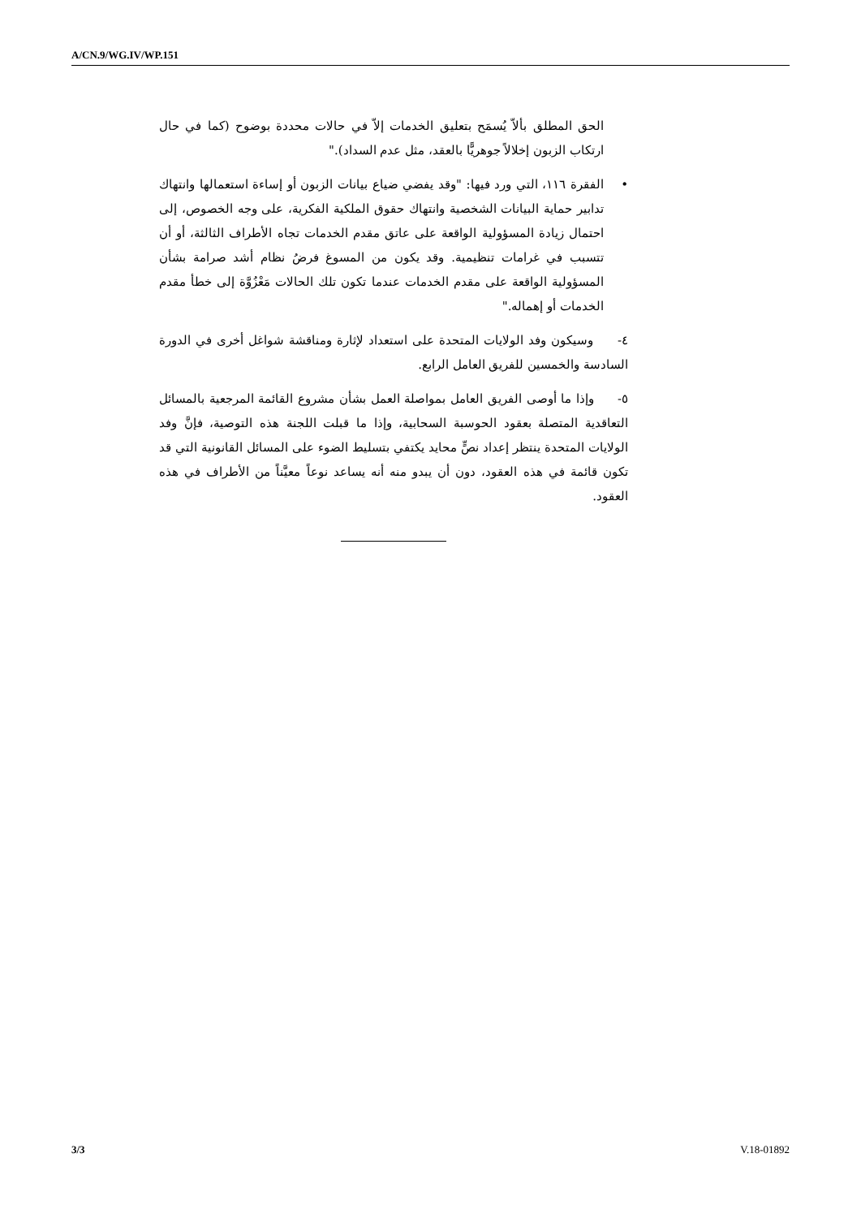A/CN.9/WG.IV/WP.151
الحق المطلق بألاّ يُسمَح بتعليق الخدمات إلاّ في حالات محددة بوضوح (كما في حال ارتكاب الزبون إخلالاً جوهريًّا بالعقد، مثل عدم السداد)."
• الفقرة ١١٦، التي ورد فيها: "وقد يفضي ضياع بيانات الزبون أو إساءة استعمالها وانتهاك تدابير حماية البيانات الشخصية وانتهاك حقوق الملكية الفكرية، على وجه الخصوص، إلى احتمال زيادة المسؤولية الواقعة على عاتق مقدم الخدمات تجاه الأطراف الثالثة، أو أن تتسبب في غرامات تنظيمية. وقد يكون من المسوغ فرضُ نظام أشد صرامة بشأن المسؤولية الواقعة على مقدم الخدمات عندما تكون تلك الحالات مَعْزُوَّة إلى خطأ مقدم الخدمات أو إهماله."
٤- وسيكون وفد الولايات المتحدة على استعداد لإثارة ومناقشة شواغل أخرى في الدورة السادسة والخمسين للفريق العامل الرابع.
٥- وإذا ما أوصى الفريق العامل بمواصلة العمل بشأن مشروع القائمة المرجعية بالمسائل التعاقدية المتصلة بعقود الحوسبة السحابية، وإذا ما قبلت اللجنة هذه التوصية، فإنَّ وفد الولايات المتحدة ينتظر إعداد نصٍّ محايد يكتفي بتسليط الضوء على المسائل القانونية التي قد تكون قائمة في هذه العقود، دون أن يبدو منه أنه يساعد نوعاً معيَّناً من الأطراف في هذه العقود.
3/3 V.18-01892